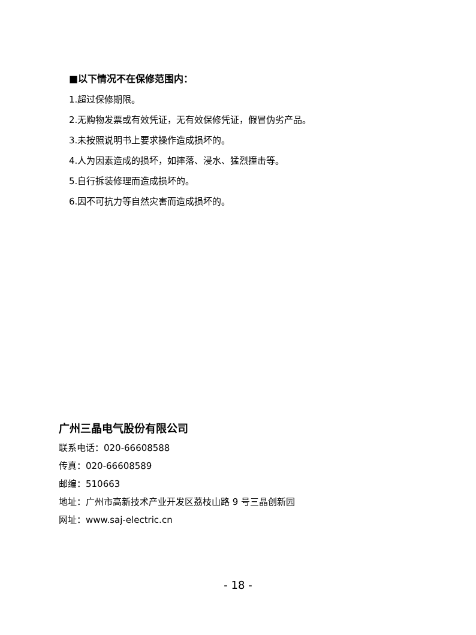■以下情况不在保修范围内：
1.超过保修期限。
2.无购物发票或有效凭证，无有效保修凭证，假冒伪劣产品。
3.未按照说明书上要求操作造成损坏的。
4.人为因素造成的损坏，如摔落、浸水、猛烈撞击等。
5.自行拆装修理而造成损坏的。
6.因不可抗力等自然灾害而造成损坏的。
广州三晶电气股份有限公司
联系电话：020-66608588
传真：020-66608589
邮编：510663
地址：广州市高新技术产业开发区荔枝山路 9 号三晶创新园
网址：www.saj-electric.cn
- 18 -